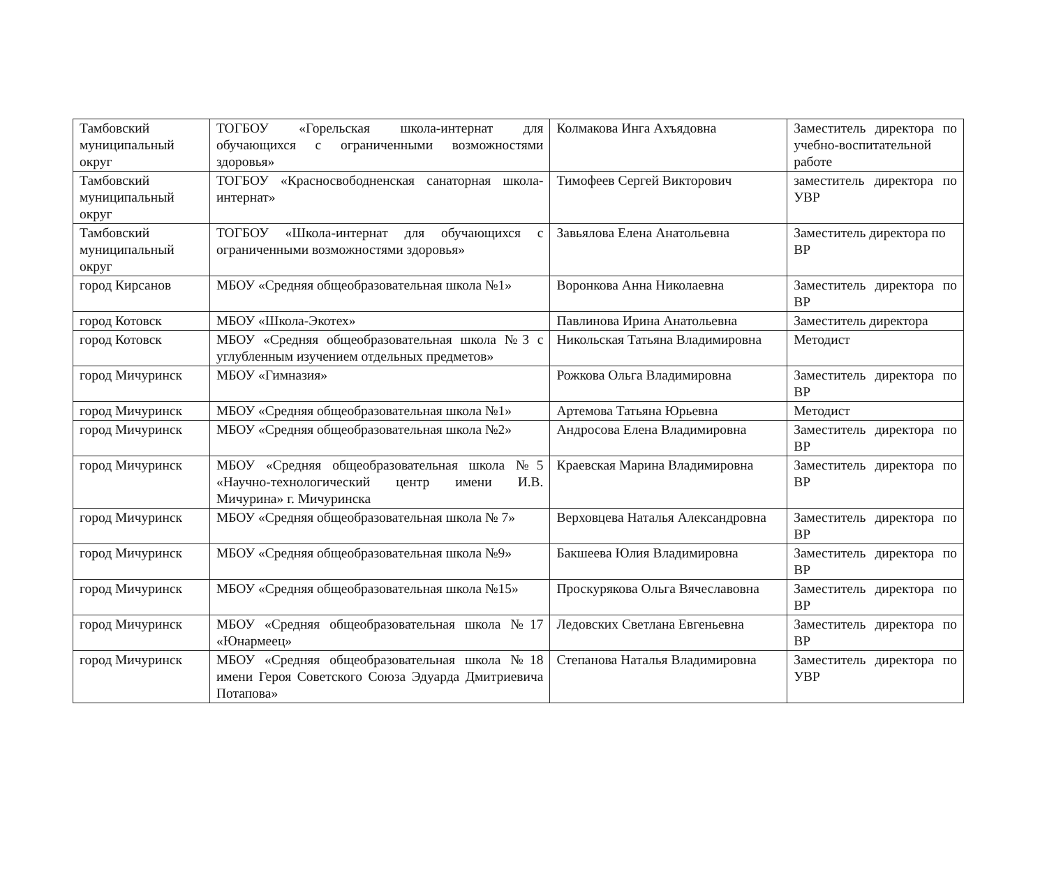| Тамбовский муниципальный округ | ТОГБОУ «Горельская школа-интернат для обучающихся с ограниченными возможностями здоровья» | Колмакова Инга Ахъядовна | Заместитель директора по учебно-воспитательной работе |
| Тамбовский муниципальный округ | ТОГБОУ «Красносвободненская санаторная школа-интернат» | Тимофеев Сергей Викторович | заместитель директора по УВР |
| Тамбовский муниципальный округ | ТОГБОУ «Школа-интернат для обучающихся с ограниченными возможностями здоровья» | Завьялова Елена Анатольевна | Заместитель директора по ВР |
| город Кирсанов | МБОУ «Средняя общеобразовательная школа №1» | Воронкова Анна Николаевна | Заместитель директора по ВР |
| город Котовск | МБОУ «Школа-Экотех» | Павлинова Ирина Анатольевна | Заместитель директора |
| город Котовск | МБОУ «Средняя общеобразовательная школа №3 с углубленным изучением отдельных предметов» | Никольская Татьяна Владимировна | Методист |
| город Мичуринск | МБОУ «Гимназия» | Рожкова Ольга Владимировна | Заместитель директора по ВР |
| город Мичуринск | МБОУ «Средняя общеобразовательная школа №1» | Артемова Татьяна Юрьевна | Методист |
| город Мичуринск | МБОУ «Средняя общеобразовательная школа №2» | Андросова Елена Владимировна | Заместитель директора по ВР |
| город Мичуринск | МБОУ «Средняя общеобразовательная школа №5 «Научно-технологический центр имени И.В. Мичурина» г. Мичуринска | Краевская Марина Владимировна | Заместитель директора по ВР |
| город Мичуринск | МБОУ «Средняя общеобразовательная школа № 7» | Верховцева Наталья Александровна | Заместитель директора по ВР |
| город Мичуринск | МБОУ «Средняя общеобразовательная школа №9» | Бакшеева Юлия Владимировна | Заместитель директора по ВР |
| город Мичуринск | МБОУ «Средняя общеобразовательная школа №15» | Проскурякова Ольга Вячеславовна | Заместитель директора по ВР |
| город Мичуринск | МБОУ «Средняя общеобразовательная школа №17 «Юнармеец» | Ледовских Светлана Евгеньевна | Заместитель директора по ВР |
| город Мичуринск | МБОУ «Средняя общеобразовательная школа №18 имени Героя Советского Союза Эдуарда Дмитриевича Потапова» | Степанова Наталья Владимировна | Заместитель директора по УВР |